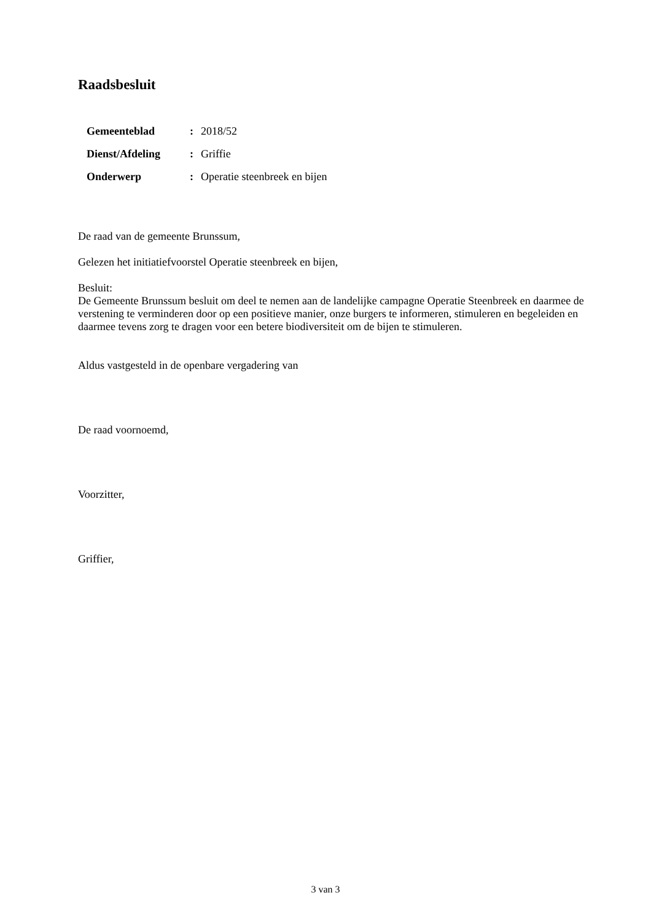Raadsbesluit
| Gemeenteblad | : | 2018/52 |
| Dienst/Afdeling | : | Griffie |
| Onderwerp | : | Operatie steenbreek en bijen |
De raad van de gemeente Brunssum,
Gelezen het initiatiefvoorstel Operatie steenbreek en bijen,
Besluit:
De Gemeente Brunssum besluit om deel te nemen aan de landelijke campagne Operatie Steenbreek en daarmee de verstening te verminderen door op een positieve manier, onze burgers te informeren, stimuleren en begeleiden en daarmee tevens zorg te dragen voor een betere biodiversiteit om de bijen te stimuleren.
Aldus vastgesteld in de openbare vergadering van
De raad voornoemd,
Voorzitter,
Griffier,
3 van 3